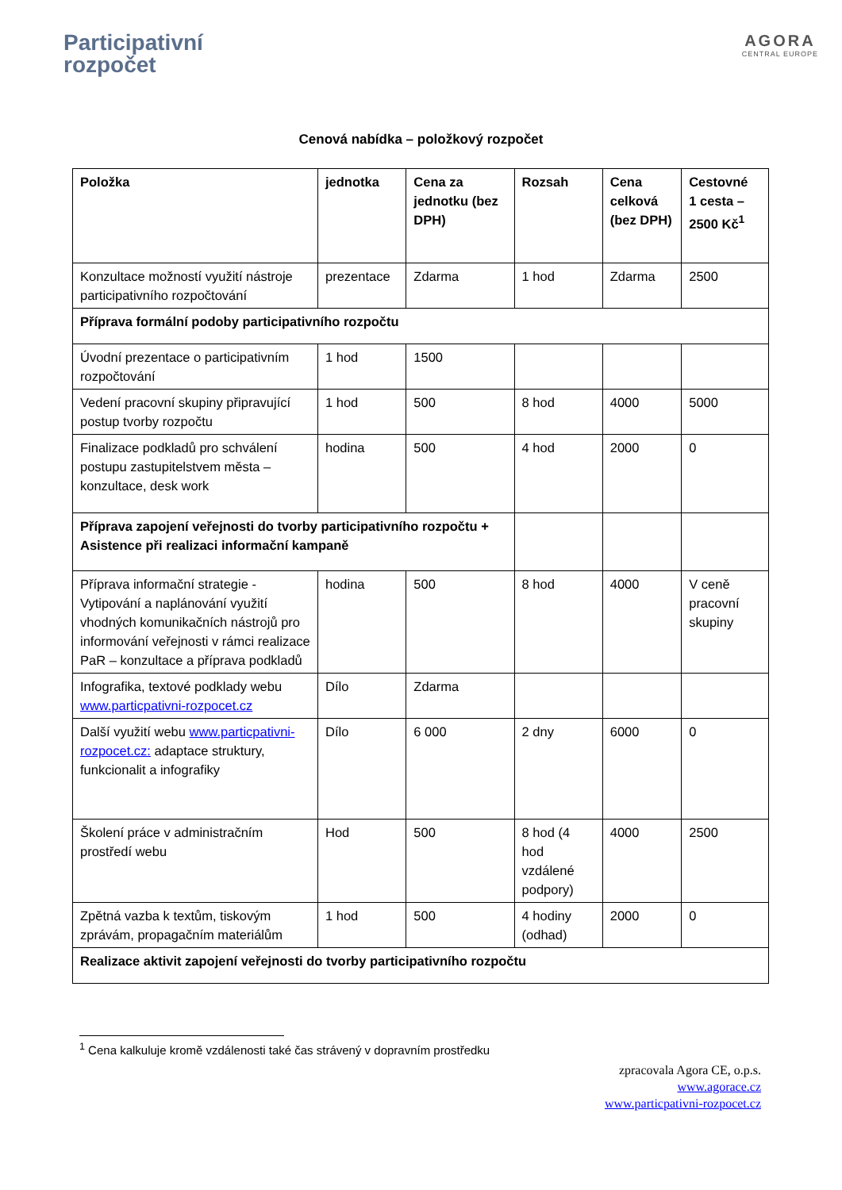Participativní
rozpočet
AGORA
CENTRAL EUROPE
Cenová nabídka – položkový rozpočet
| Položka | jednotka | Cena za jednotku (bez DPH) | Rozsah | Cena celková (bez DPH) | Cestovné 1 cesta – 2500 Kč<sup>1</sup> |
| --- | --- | --- | --- | --- | --- |
| Konzultace možností využití nástroje participativního rozpočtování | prezentace | Zdarma | 1 hod | Zdarma | 2500 |
| Příprava formální podoby participativního rozpočtu | | | | | |
| Úvodní prezentace o participativním rozpočtování | 1 hod | 1500 | | | |
| Vedení pracovní skupiny připravující postup tvorby rozpočtu | 1 hod | 500 | 8 hod | 4000 | 5000 |
| Finalizace podkladů pro schválení postupu zastupitelstvem města – konzultace, desk work | hodina | 500 | 4 hod | 2000 | 0 |
| Příprava zapojení veřejnosti do tvorby participativního rozpočtu + Asistence při realizaci informační kampaně | | | | | |
| Příprava informační strategie - Vytipování a naplánování využití vhodných komunikačních nástrojů pro informování veřejnosti v rámci realizace PaR – konzultace a příprava podkladů | hodina | 500 | 8 hod | 4000 | V ceně pracovní skupiny |
| Infografika, textové podklady webu www.particpativni-rozpocet.cz | Dílo | Zdarma | | | |
| Další využití webu www.particpativni-rozpocet.cz: adaptace struktury, funkcionalit a infografiky | Dílo | 6 000 | 2 dny | 6000 | 0 |
| Školení práce v administračním prostředí webu | Hod | 500 | 8 hod (4 hod vzdálené podpory) | 4000 | 2500 |
| Zpětná vazba k textům, tiskovým zprávám, propagačním materiálům | 1 hod | 500 | 4 hodiny (odhad) | 2000 | 0 |
| Realizace aktivit zapojení veřejnosti do tvorby participativního rozpočtu | | | | | |
<sup>1</sup> Cena kalkuluje kromě vzdálenosti také čas strávený v dopravním prostředku
zpracovala Agora CE, o.p.s.
www.agorace.cz
www.particpativni-rozpocet.cz